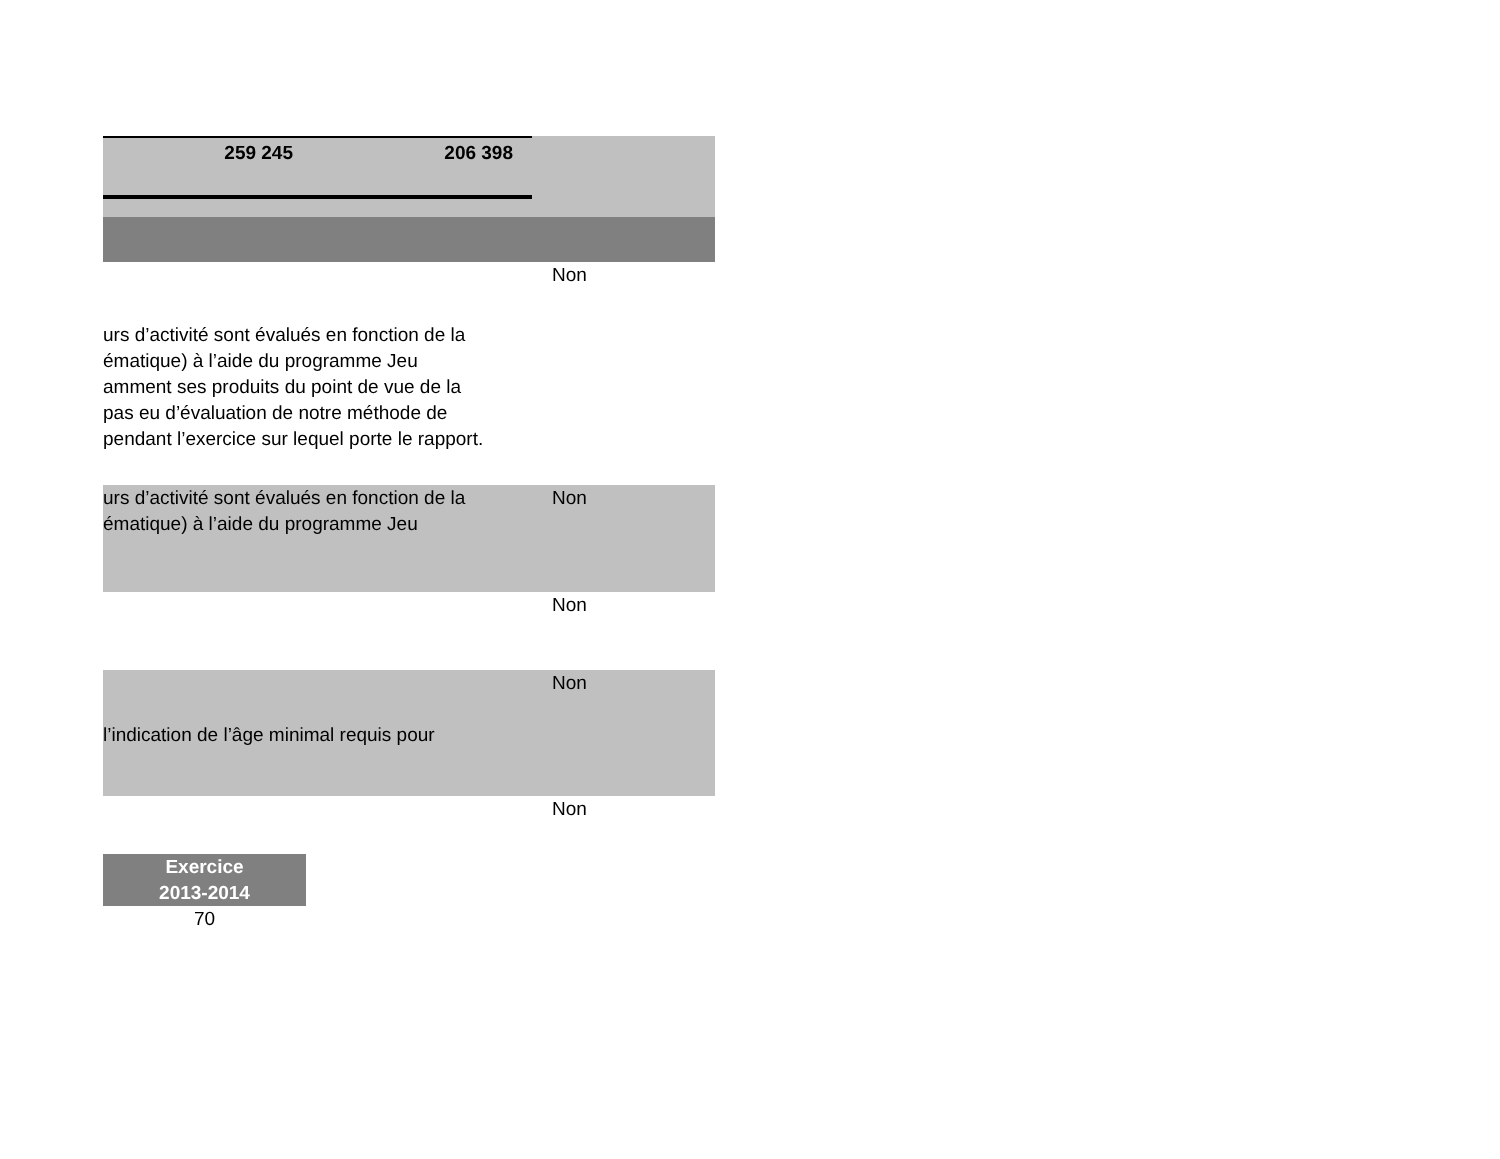259 245 206 398
Non
urs d’activité sont évalués en fonction de la
ématique) à l’aide du programme Jeu
amment ses produits du point de vue de la
pas eu d’évaluation de notre méthode de
pendant l’exercice sur lequel porte le rapport.
urs d’activité sont évalués en fonction de la
ématique) à l’aide du programme Jeu
Non
Non
l’indication de l’âge minimal requis pour
Non
Non
Exercice
2013-2014
70